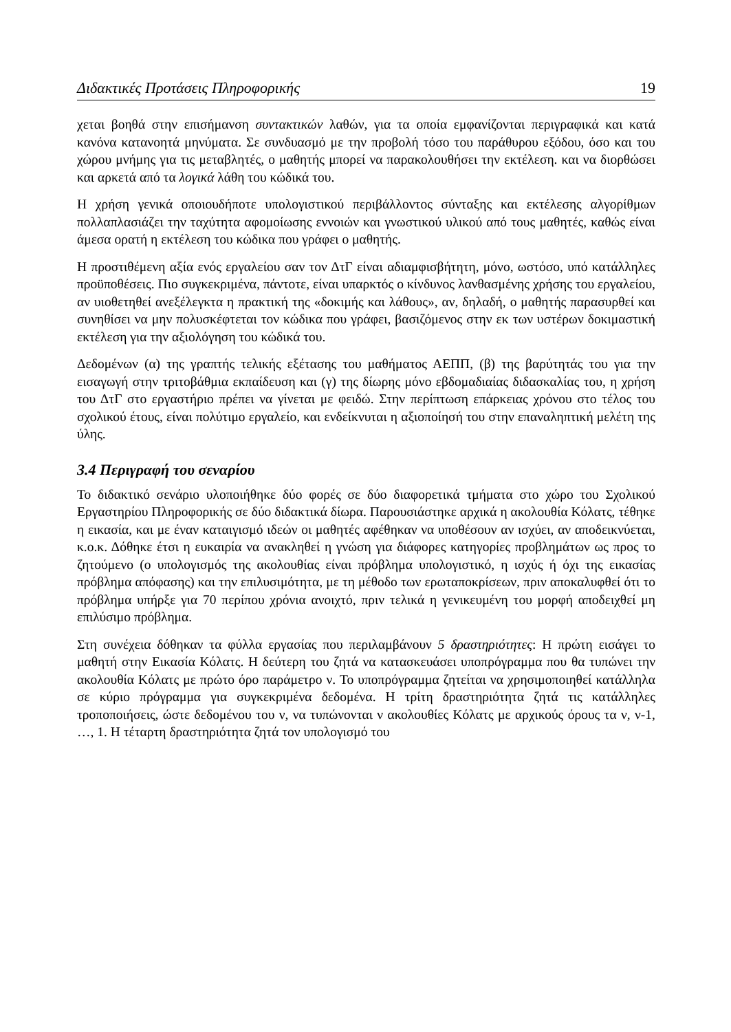Διδακτικές Προτάσεις Πληροφορικής 19
χεται βοηθά στην επισήμανση συντακτικών λαθών, για τα οποία εμφανίζονται περιγραφικά και κατά κανόνα κατανοητά μηνύματα. Σε συνδυασμό με την προβολή τόσο του παράθυρου εξόδου, όσο και του χώρου μνήμης για τις μεταβλητές, ο μαθητής μπορεί να παρακολουθήσει την εκτέλεση. και να διορθώσει και αρκετά από τα λογικά λάθη του κώδικά του.
Η χρήση γενικά οποιουδήποτε υπολογιστικού περιβάλλοντος σύνταξης και εκτέλεσης αλγορίθμων πολλαπλασιάζει την ταχύτητα αφομοίωσης εννοιών και γνωστικού υλικού από τους μαθητές, καθώς είναι άμεσα ορατή η εκτέλεση του κώδικα που γράφει ο μαθητής.
Η προστιθέμενη αξία ενός εργαλείου σαν τον ΔτΓ είναι αδιαμφισβήτητη, μόνο, ωστόσο, υπό κατάλληλες προϋποθέσεις. Πιο συγκεκριμένα, πάντοτε, είναι υπαρκτός ο κίνδυνος λανθασμένης χρήσης του εργαλείου, αν υιοθετηθεί ανεξέλεγκτα η πρακτική της «δοκιμής και λάθους», αν, δηλαδή, ο μαθητής παρασυρθεί και συνηθίσει να μην πολυσκέφτεται τον κώδικα που γράφει, βασιζόμενος στην εκ των υστέρων δοκιμαστική εκτέλεση για την αξιολόγηση του κώδικά του.
Δεδομένων (α) της γραπτής τελικής εξέτασης του μαθήματος ΑΕΠΠ, (β) της βαρύτητάς του για την εισαγωγή στην τριτοβάθμια εκπαίδευση και (γ) της δίωρης μόνο εβδομαδιαίας διδασκαλίας του, η χρήση του ΔτΓ στο εργαστήριο πρέπει να γίνεται με φειδώ. Στην περίπτωση επάρκειας χρόνου στο τέλος του σχολικού έτους, είναι πολύτιμο εργαλείο, και ενδείκνυται η αξιοποίησή του στην επαναληπτική μελέτη της ύλης.
3.4 Περιγραφή του σεναρίου
Το διδακτικό σενάριο υλοποιήθηκε δύο φορές σε δύο διαφορετικά τμήματα στο χώρο του Σχολικού Εργαστηρίου Πληροφορικής σε δύο διδακτικά δίωρα. Παρουσιάστηκε αρχικά η ακολουθία Κόλατς, τέθηκε η εικασία, και με έναν καταιγισμό ιδεών οι μαθητές αφέθηκαν να υποθέσουν αν ισχύει, αν αποδεικνύεται, κ.ο.κ. Δόθηκε έτσι η ευκαιρία να ανακληθεί η γνώση για διάφορες κατηγορίες προβλημάτων ως προς το ζητούμενο (ο υπολογισμός της ακολουθίας είναι πρόβλημα υπολογιστικό, η ισχύς ή όχι της εικασίας πρόβλημα απόφασης) και την επιλυσιμότητα, με τη μέθοδο των ερωταποκρίσεων, πριν αποκαλυφθεί ότι το πρόβλημα υπήρξε για 70 περίπου χρόνια ανοιχτό, πριν τελικά η γενικευμένη του μορφή αποδειχθεί μη επιλύσιμο πρόβλημα.
Στη συνέχεια δόθηκαν τα φύλλα εργασίας που περιλαμβάνουν 5 δραστηριότητες: Η πρώτη εισάγει το μαθητή στην Εικασία Κόλατς. Η δεύτερη του ζητά να κατασκευάσει υποπρόγραμμα που θα τυπώνει την ακολουθία Κόλατς με πρώτο όρο παράμετρο ν. Το υποπρόγραμμα ζητείται να χρησιμοποιηθεί κατάλληλα σε κύριο πρόγραμμα για συγκεκριμένα δεδομένα. Η τρίτη δραστηριότητα ζητά τις κατάλληλες τροποποιήσεις, ώστε δεδομένου του ν, να τυπώνονται ν ακολουθίες Κόλατς με αρχικούς όρους τα ν, ν-1, …, 1. Η τέταρτη δραστηριότητα ζητά τον υπολογισμό του